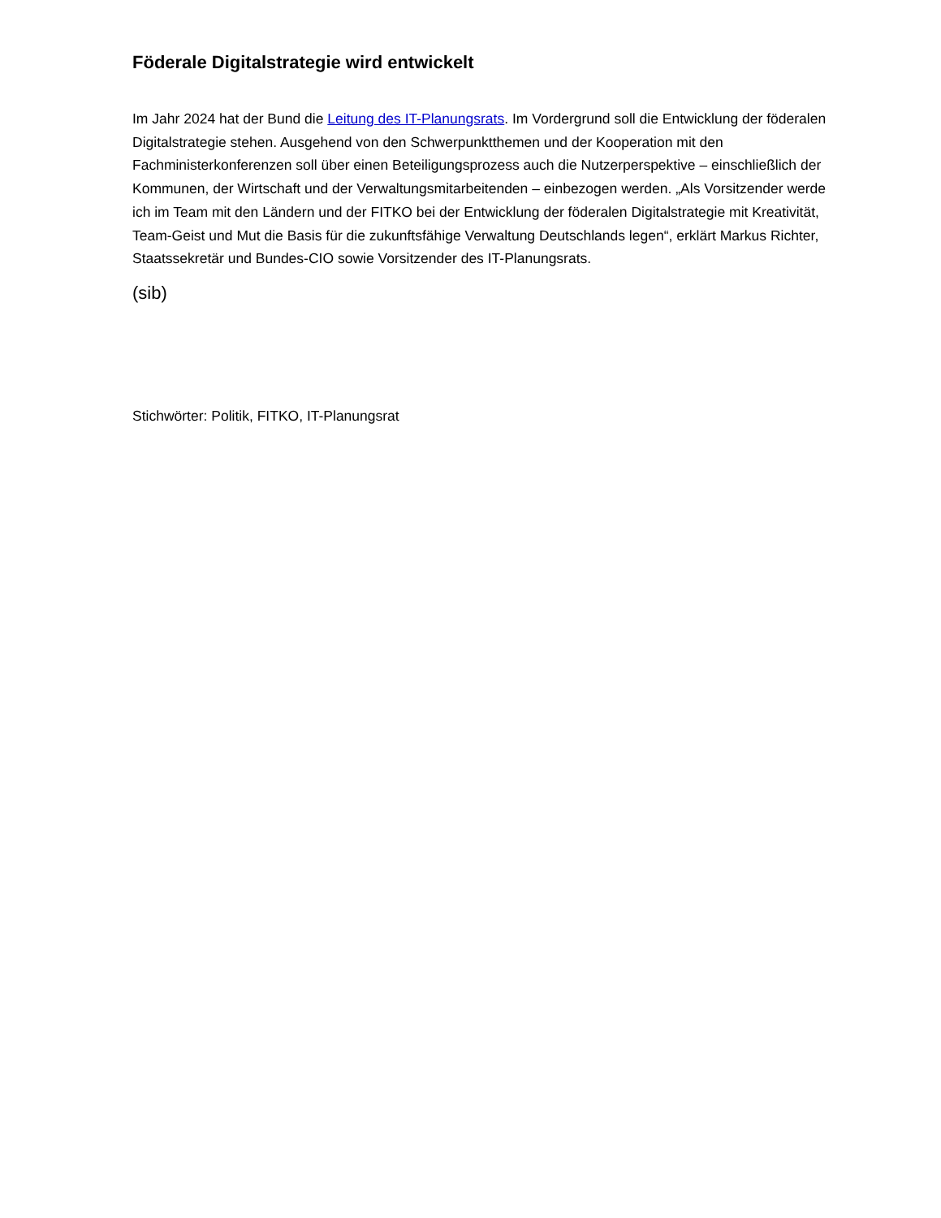Föderale Digitalstrategie wird entwickelt
Im Jahr 2024 hat der Bund die Leitung des IT-Planungsrats. Im Vordergrund soll die Entwicklung der föderalen Digitalstrategie stehen. Ausgehend von den Schwerpunktthemen und der Kooperation mit den Fachministerkonferenzen soll über einen Beteiligungsprozess auch die Nutzerperspektive – einschließlich der Kommunen, der Wirtschaft und der Verwaltungsmitarbeitenden – einbezogen werden. „Als Vorsitzender werde ich im Team mit den Ländern und der FITKO bei der Entwicklung der föderalen Digitalstrategie mit Kreativität, Team-Geist und Mut die Basis für die zukunftsfähige Verwaltung Deutschlands legen“, erklärt Markus Richter, Staatssekretär und Bundes-CIO sowie Vorsitzender des IT-Planungsrats.
(sib)
Stichwörter: Politik, FITKO, IT-Planungsrat